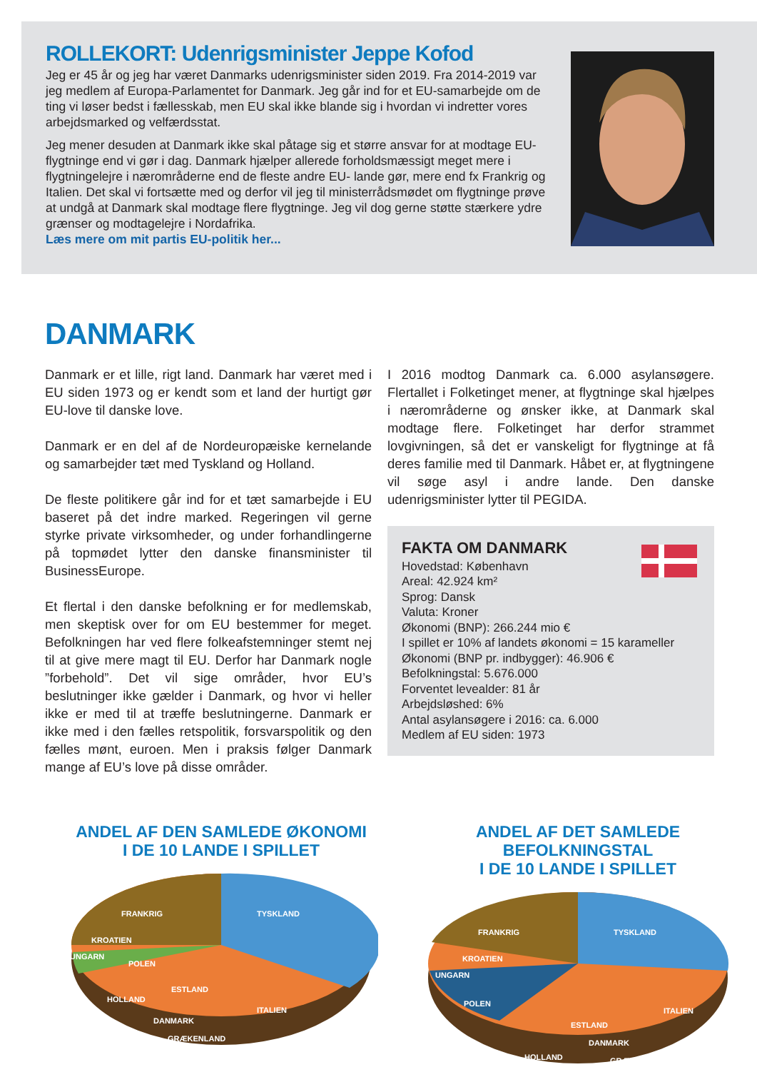ROLLEKORT: Udenrigsminister Jeppe Kofod
Jeg er 45 år og jeg har været Danmarks udenrigsminister siden 2019. Fra 2014-2019 var jeg medlem af Europa-Parlamentet for Danmark. Jeg går ind for et EU-samarbejde om de ting vi løser bedst i fællesskab, men EU skal ikke blande sig i hvordan vi indretter vores arbejdsmarked og velfærdsstat.
Jeg mener desuden at Danmark ikke skal påtage sig et større ansvar for at modtage EU-flygtninge end vi gør i dag. Danmark hjælper allerede forholdsmæssigt meget mere i flygtningelejre i nærområderne end de fleste andre EU- lande gør, mere end fx Frankrig og Italien. Det skal vi fortsætte med og derfor vil jeg til ministerrådsmødet om flygtninge prøve at undgå at Danmark skal modtage flere flygtninge. Jeg vil dog gerne støtte stærkere ydre grænser og modtagelejre i Nordafrika.
Læs mere om mit partis EU-politik her...
DANMARK
Danmark er et lille, rigt land. Danmark har været med i EU siden 1973 og er kendt som et land der hurtigt gør EU-love til danske love.
Danmark er en del af de Nordeuropæiske kernelande og samarbejder tæt med Tyskland og Holland.
De fleste politikere går ind for et tæt samarbejde i EU baseret på det indre marked. Regeringen vil gerne styrke private virksomheder, og under forhandlingerne på topmødet lytter den danske finansminister til BusinessEurope.
Et flertal i den danske befolkning er for medlemskab, men skeptisk over for om EU bestemmer for meget. Befolkningen har ved flere folkeafstemninger stemt nej til at give mere magt til EU. Derfor har Danmark nogle ”forbehold”. Det vil sige områder, hvor EU’s beslutninger ikke gælder i Danmark, og hvor vi heller ikke er med til at træffe beslutningerne. Danmark er ikke med i den fælles retspolitik, forsvarspolitik og den fælles mønt, euroen. Men i praksis følger Danmark mange af EU’s love på disse områder.
I 2016 modtog Danmark ca. 6.000 asylansøgere. Flertallet i Folketinget mener, at flygtninge skal hjælpes i nærområderne og ønsker ikke, at Danmark skal modtage flere. Folketinget har derfor strammet lovgivningen, så det er vanskeligt for flygtninge at få deres familie med til Danmark. Håbet er, at flygtningene vil søge asyl i andre lande. Den danske udenrigsminister lytter til PEGIDA.
FAKTA OM DANMARK
Hovedstad: København
Areal: 42.924 km²
Sprog: Dansk
Valuta: Kroner
Økonomi (BNP): 266.244 mio €
I spillet er 10% af landets økonomi = 15 karameller
Økonomi (BNP pr. indbygger): 46.906 €
Befolkningstal: 5.676.000
Forventet levealder: 81 år
Arbejdsløshed: 6%
Antal asylansøgere i 2016: ca. 6.000
Medlem af EU siden: 1973
ANDEL AF DEN SAMLEDE ØKONOMI
I DE 10 LANDE I SPILLET
FRANKRIG
TYSKLAND
KROATIEN
UNGARN
POLEN
HOLLAND
ESTLAND
DANMARK
GRÆKENLAND
ITALIEN
ANDEL AF DET SAMLEDE BEFOLKNINGSTAL
I DE 10 LANDE I SPILLET
FRANKRIG
TYSKLAND
KROATIEN
UNGARN
POLEN
HOLLAND
ESTLAND
DANMARK
GRÆKENLAND
ITALIEN